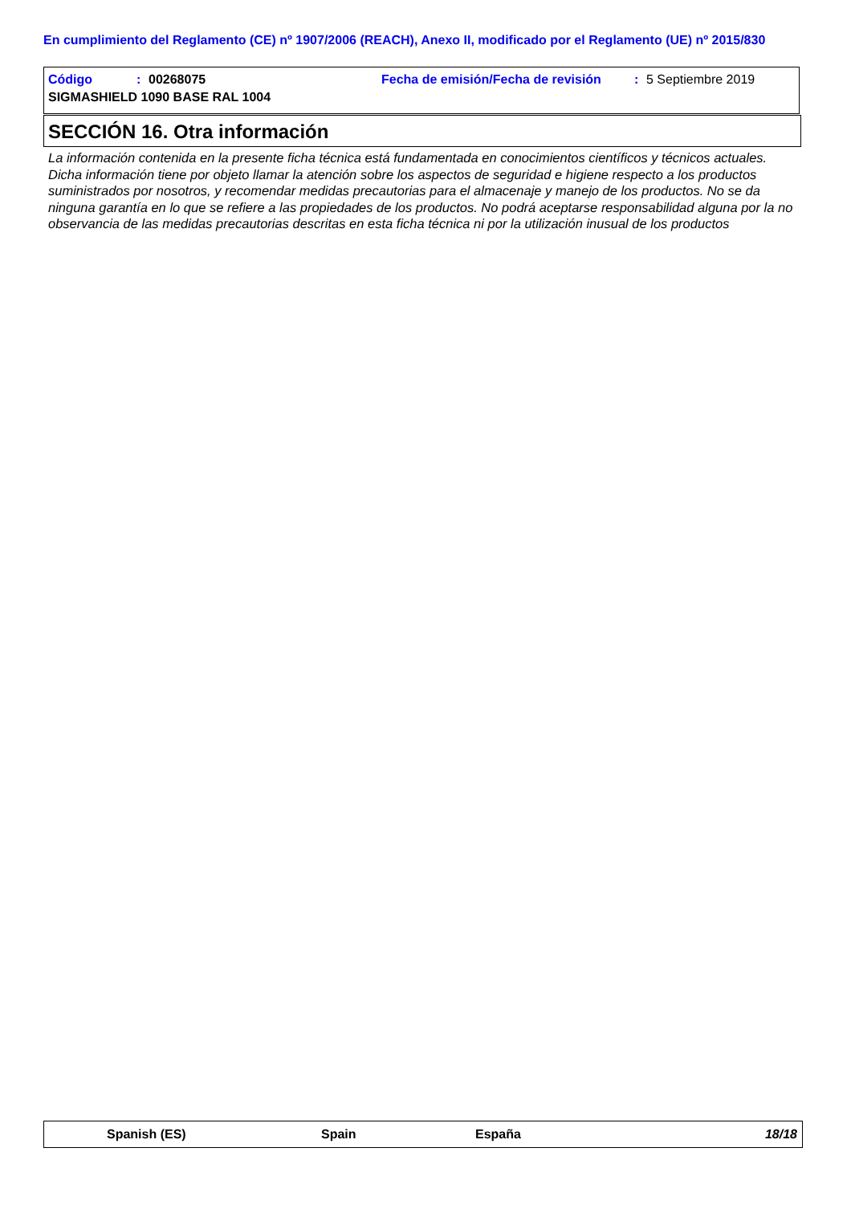En cumplimiento del Reglamento (CE) nº 1907/2006 (REACH), Anexo II, modificado por el Reglamento (UE) nº 2015/830
Código: 00268075 Fecha de emisión/Fecha de revisión: 5 Septiembre 2019
SIGMASHIELD 1090 BASE RAL 1004
SECCIÓN 16. Otra información
La información contenida en la presente ficha técnica está fundamentada en conocimientos científicos y técnicos actuales. Dicha información tiene por objeto llamar la atención sobre los aspectos de seguridad e higiene respecto a los productos suministrados por nosotros, y recomendar medidas precautorias para el almacenaje y manejo de los productos. No se da ninguna garantía en lo que se refiere a las propiedades de los productos. No podrá aceptarse responsabilidad alguna por la no observancia de las medidas precautorias descritas en esta ficha técnica ni por la utilización inusual de los productos
Spanish (ES) Spain España 18/18